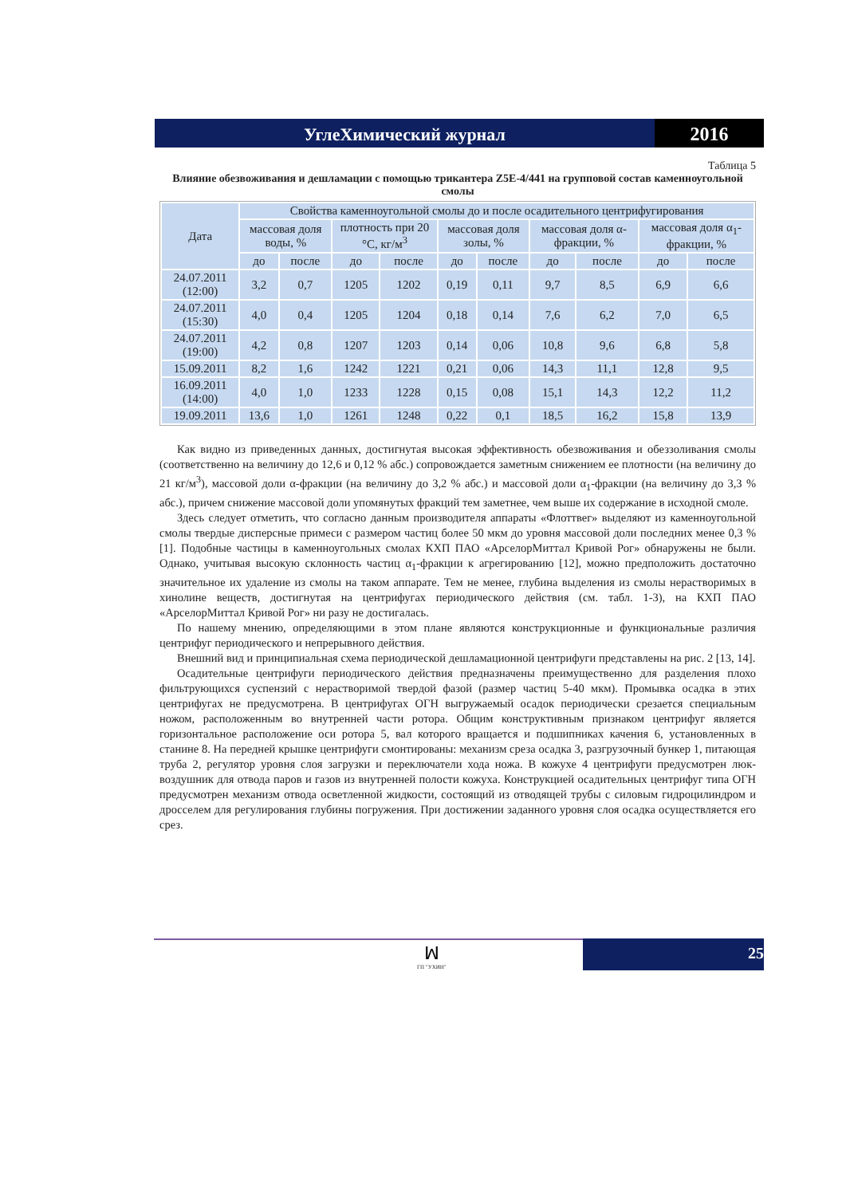УглеХимический журнал
2016
Таблица 5
Влияние обезвоживания и дешламации с помощью трикантера Z5E-4/441 на групповой состав каменноугольной смолы
| Дата | Свойства каменноугольной смолы до и после осадительного центрифугирования | | | | | | | | | |
| --- | --- | --- | --- | --- | --- | --- | --- | --- | --- | --- |
| | массовая доля воды, % | | плотность при 20 °С, кг/м<sup>3</sup> | | массовая доля золы, % | | массовая доля α-фракции, % | | массовая доля α<sub>1</sub>-фракции, % | |
| | до | после | до | после | до | после | до | после | до | после |
| 24.07.2011 (12:00) | 3,2 | 0,7 | 1205 | 1202 | 0,19 | 0,11 | 9,7 | 8,5 | 6,9 | 6,6 |
| 24.07.2011 (15:30) | 4,0 | 0,4 | 1205 | 1204 | 0,18 | 0,14 | 7,6 | 6,2 | 7,0 | 6,5 |
| 24.07.2011 (19:00) | 4,2 | 0,8 | 1207 | 1203 | 0,14 | 0,06 | 10,8 | 9,6 | 6,8 | 5,8 |
| 15.09.2011 | 8,2 | 1,6 | 1242 | 1221 | 0,21 | 0,06 | 14,3 | 11,1 | 12,8 | 9,5 |
| 16.09.2011 (14:00) | 4,0 | 1,0 | 1233 | 1228 | 0,15 | 0,08 | 15,1 | 14,3 | 12,2 | 11,2 |
| 19.09.2011 | 13,6 | 1,0 | 1261 | 1248 | 0,22 | 0,1 | 18,5 | 16,2 | 15,8 | 13,9 |
Как видно из приведенных данных, достигнутая высокая эффективность обезвоживания и обеззоливания смолы (соответственно на величину до 12,6 и 0,12 % абс.) сопровождается заметным снижением ее плотности (на величину до 21 кг/м<sup>3</sup>), массовой доли α-фракции (на величину до 3,2 % абс.) и массовой доли α<sub>1</sub>-фракции (на величину до 3,3 % абс.), причем снижение массовой доли упомянутых фракций тем заметнее, чем выше их содержание в исходной смоле.
Здесь следует отметить, что согласно данным производителя аппараты «Флоттвег» выделяют из каменноугольной смолы твердые дисперсные примеси с размером частиц более 50 мкм до уровня массовой доли последних менее 0,3 % [1]. Подобные частицы в каменноугольных смолах КХП ПАО «АрселорМиттал Кривой Рог» обнаружены не были. Однако, учитывая высокую склонность частиц α<sub>1</sub>-фракции к агрегированию [12], можно предположить достаточно значительное их удаление из смолы на таком аппарате. Тем не менее, глубина выделения из смолы нерастворимых в хинолине веществ, достигнутая на центрифугах периодического действия (см. табл. 1-3), на КХП ПАО «АрселорМиттал Кривой Рог» ни разу не достигалась.
По нашему мнению, определяющими в этом плане являются конструкционные и функциональные различия центрифуг периодического и непрерывного действия.
Внешний вид и принципиальная схема периодической дешламационной центрифуги представлены на рис. 2 [13, 14].
Осадительные центрифуги периодического действия предназначены преимущественно для разделения плохо фильтрующихся суспензий с нерастворимой твердой фазой (размер частиц 5-40 мкм). Промывка осадка в этих центрифугах не предусмотрена. В центрифугах ОГН выгружаемый осадок периодически срезается специальным ножом, расположенным во внутренней части ротора. Общим конструктивным признаком центрифуг является горизонтальное расположение оси ротора 5, вал которого вращается и подшипниках качения 6, установленных в станине 8. На передней крышке центрифуги смонтированы: механизм среза осадка 3, разгрузочный бункер 1, питающая труба 2, регулятор уровня слоя загрузки и переключатели хода ножа. В кожухе 4 центрифуги предусмотрен люк-воздушник для отвода паров и газов из внутренней полости кожуха. Конструкцией осадительных центрифуг типа ОГН предусмотрен механизм отвода осветленной жидкости, состоящий из отводящей трубы с силовым гидроцилиндром и дросселем для регулирования глубины погружения. При достижении заданного уровня слоя осадка осуществляется его срез.
ꟽ
ГП "УХИН"
25